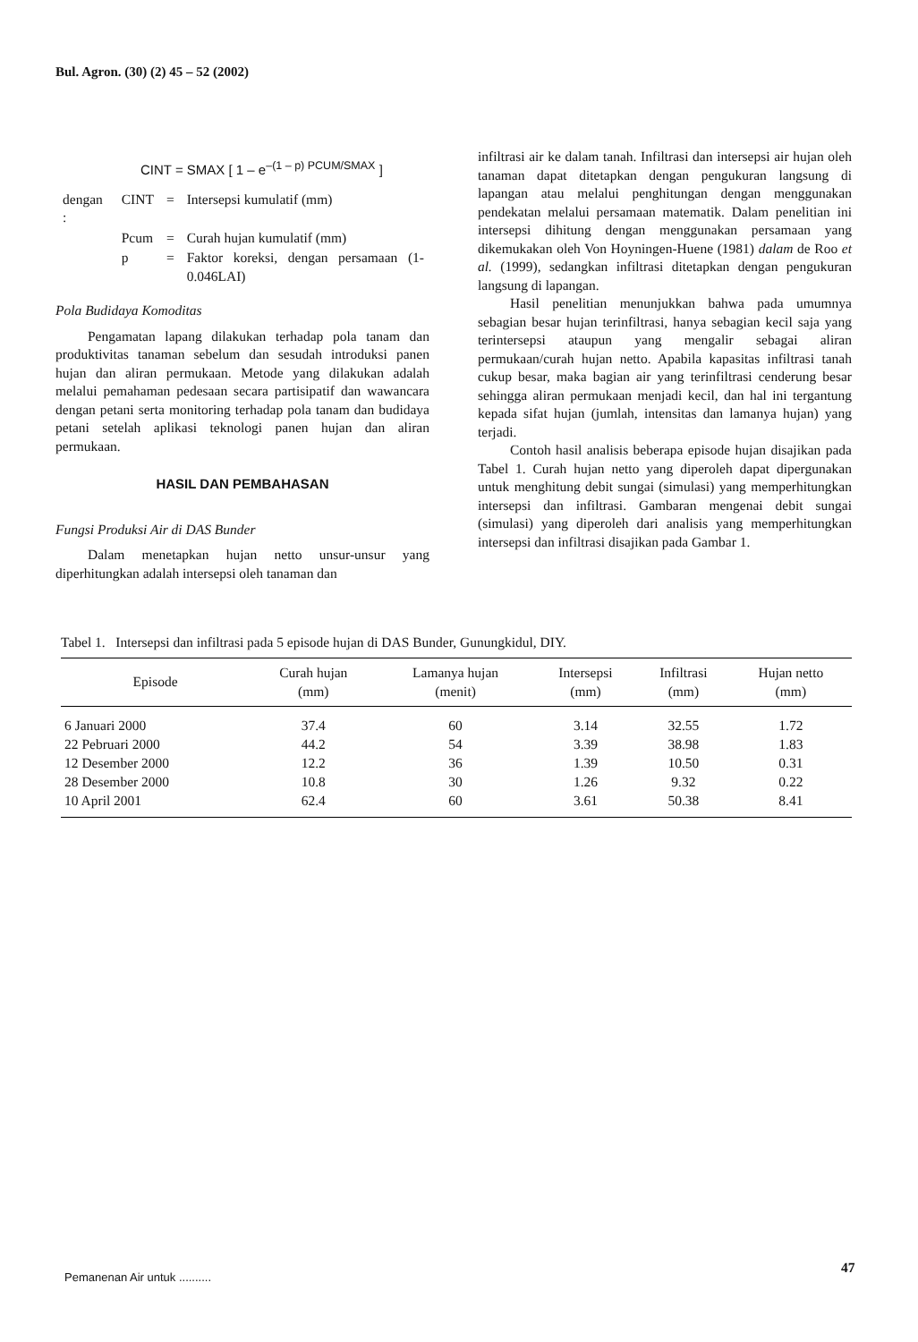Bul. Agron. (30) (2) 45 – 52 (2002)
CINT = SMAX [ 1 – e<sup>–(1 – p) PCUM/SMAX</sup> ]
| dengan : | CINT | = | Intersepsi kumulatif (mm) |
| | Pcum | = | Curah hujan kumulatif (mm) |
| | p | = | Faktor koreksi, dengan persamaan (1-0.046LAI) |
Pola Budidaya Komoditas
Pengamatan lapang dilakukan terhadap pola tanam dan produktivitas tanaman sebelum dan sesudah introduksi panen hujan dan aliran permukaan. Metode yang dilakukan adalah melalui pemahaman pedesaan secara partisipatif dan wawancara dengan petani serta monitoring terhadap pola tanam dan budidaya petani setelah aplikasi teknologi panen hujan dan aliran permukaan.
HASIL DAN PEMBAHASAN
Fungsi Produksi Air di DAS Bunder
Dalam menetapkan hujan netto unsur-unsur yang diperhitungkan adalah intersepsi oleh tanaman dan
infiltrasi air ke dalam tanah. Infiltrasi dan intersepsi air hujan oleh tanaman dapat ditetapkan dengan pengukuran langsung di lapangan atau melalui penghitungan dengan menggunakan pendekatan melalui persamaan matematik. Dalam penelitian ini intersepsi dihitung dengan menggunakan persamaan yang dikemukakan oleh Von Hoyningen-Huene (1981) dalam de Roo et al. (1999), sedangkan infiltrasi ditetapkan dengan pengukuran langsung di lapangan.
Hasil penelitian menunjukkan bahwa pada umumnya sebagian besar hujan terinfiltrasi, hanya sebagian kecil saja yang terintersepsi ataupun yang mengalir sebagai aliran permukaan/curah hujan netto. Apabila kapasitas infiltrasi tanah cukup besar, maka bagian air yang terinfiltrasi cenderung besar sehingga aliran permukaan menjadi kecil, dan hal ini tergantung kepada sifat hujan (jumlah, intensitas dan lamanya hujan) yang terjadi.
Contoh hasil analisis beberapa episode hujan disajikan pada Tabel 1. Curah hujan netto yang diperoleh dapat dipergunakan untuk menghitung debit sungai (simulasi) yang memperhitungkan intersepsi dan infiltrasi. Gambaran mengenai debit sungai (simulasi) yang diperoleh dari analisis yang memperhitungkan intersepsi dan infiltrasi disajikan pada Gambar 1.
Tabel 1. Intersepsi dan infiltrasi pada 5 episode hujan di DAS Bunder, Gunungkidul, DIY.
| Episode | Curah hujan (mm) | Lamanya hujan (menit) | Intersepsi (mm) | Infiltrasi (mm) | Hujan netto (mm) |
| --- | --- | --- | --- | --- | --- |
| 6 Januari 2000 | 37.4 | 60 | 3.14 | 32.55 | 1.72 |
| 22 Pebruari 2000 | 44.2 | 54 | 3.39 | 38.98 | 1.83 |
| 12 Desember 2000 | 12.2 | 36 | 1.39 | 10.50 | 0.31 |
| 28 Desember 2000 | 10.8 | 30 | 1.26 | 9.32 | 0.22 |
| 10 April 2001 | 62.4 | 60 | 3.61 | 50.38 | 8.41 |
Pemanenan Air untuk ..........
47